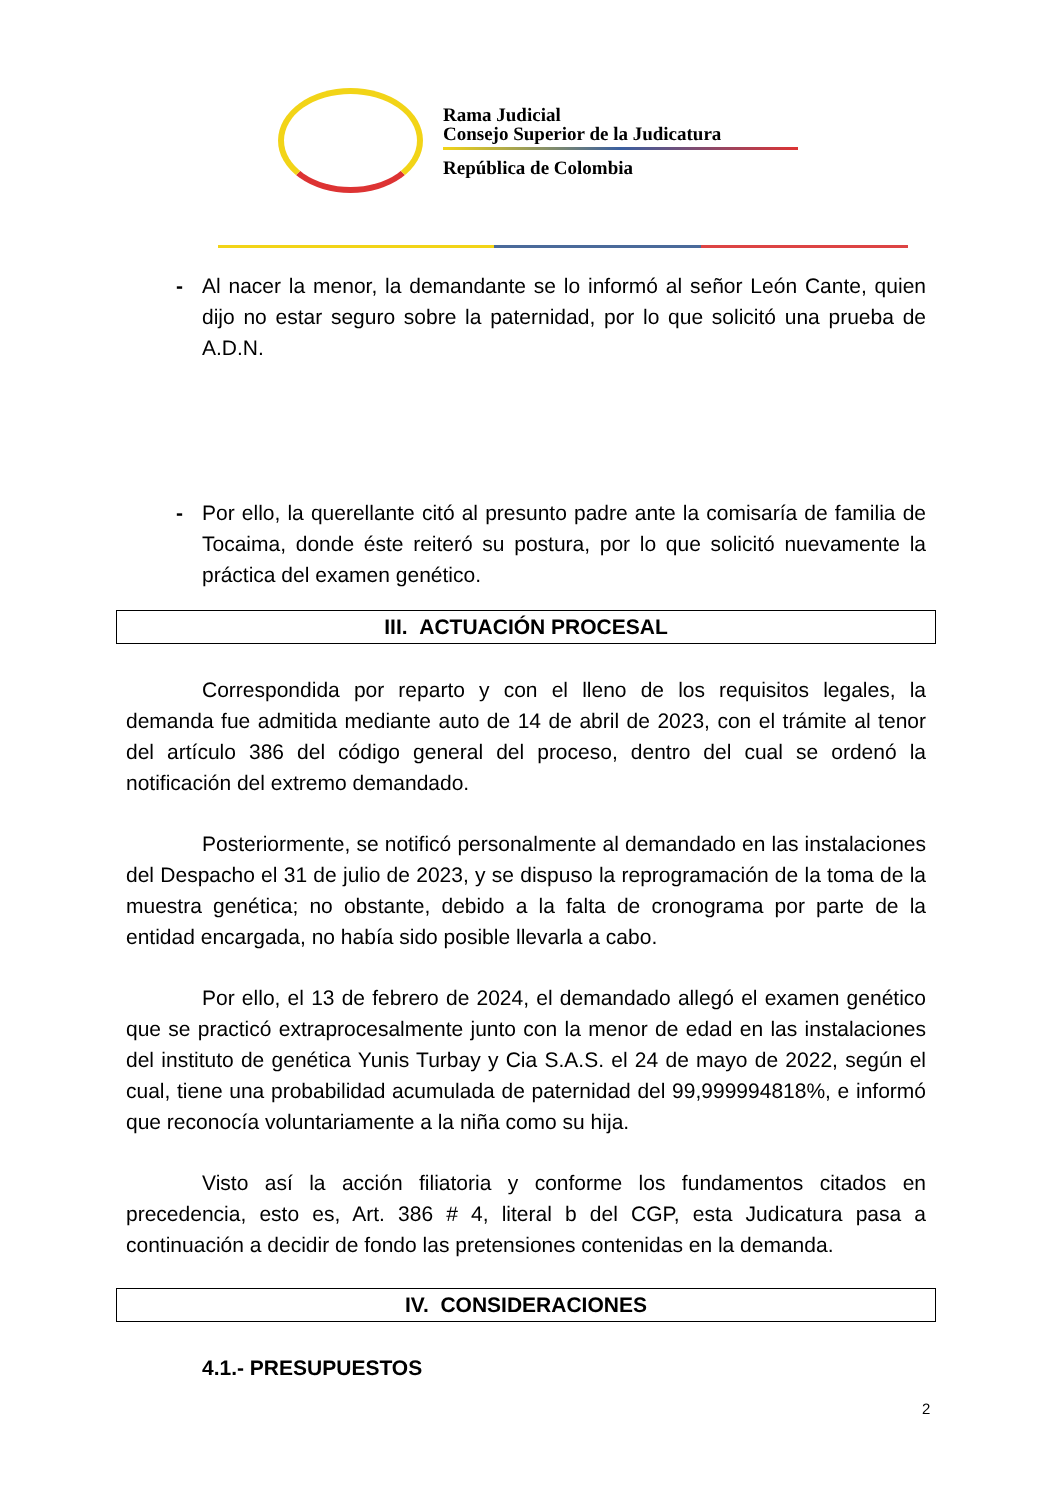Rama Judicial
Consejo Superior de la Judicatura
República de Colombia
- Al nacer la menor, la demandante se lo informó al señor León Cante, quien dijo no estar seguro sobre la paternidad, por lo que solicitó una prueba de A.D.N.
- Por ello, la querellante citó al presunto padre ante la comisaría de familia de Tocaima, donde éste reiteró su postura, por lo que solicitó nuevamente la práctica del examen genético.
III. ACTUACIÓN PROCESAL
Correspondida por reparto y con el lleno de los requisitos legales, la demanda fue admitida mediante auto de 14 de abril de 2023, con el trámite al tenor del artículo 386 del código general del proceso, dentro del cual se ordenó la notificación del extremo demandado.
Posteriormente, se notificó personalmente al demandado en las instalaciones del Despacho el 31 de julio de 2023, y se dispuso la reprogramación de la toma de la muestra genética; no obstante, debido a la falta de cronograma por parte de la entidad encargada, no había sido posible llevarla a cabo.
Por ello, el 13 de febrero de 2024, el demandado allegó el examen genético que se practicó extraprocesalmente junto con la menor de edad en las instalaciones del instituto de genética Yunis Turbay y Cia S.A.S. el 24 de mayo de 2022, según el cual, tiene una probabilidad acumulada de paternidad del 99,999994818%, e informó que reconocía voluntariamente a la niña como su hija.
Visto así la acción filiatoria y conforme los fundamentos citados en precedencia, esto es, Art. 386 # 4, literal b del CGP, esta Judicatura pasa a continuación a decidir de fondo las pretensiones contenidas en la demanda.
IV. CONSIDERACIONES
4.1.- PRESUPUESTOS
2